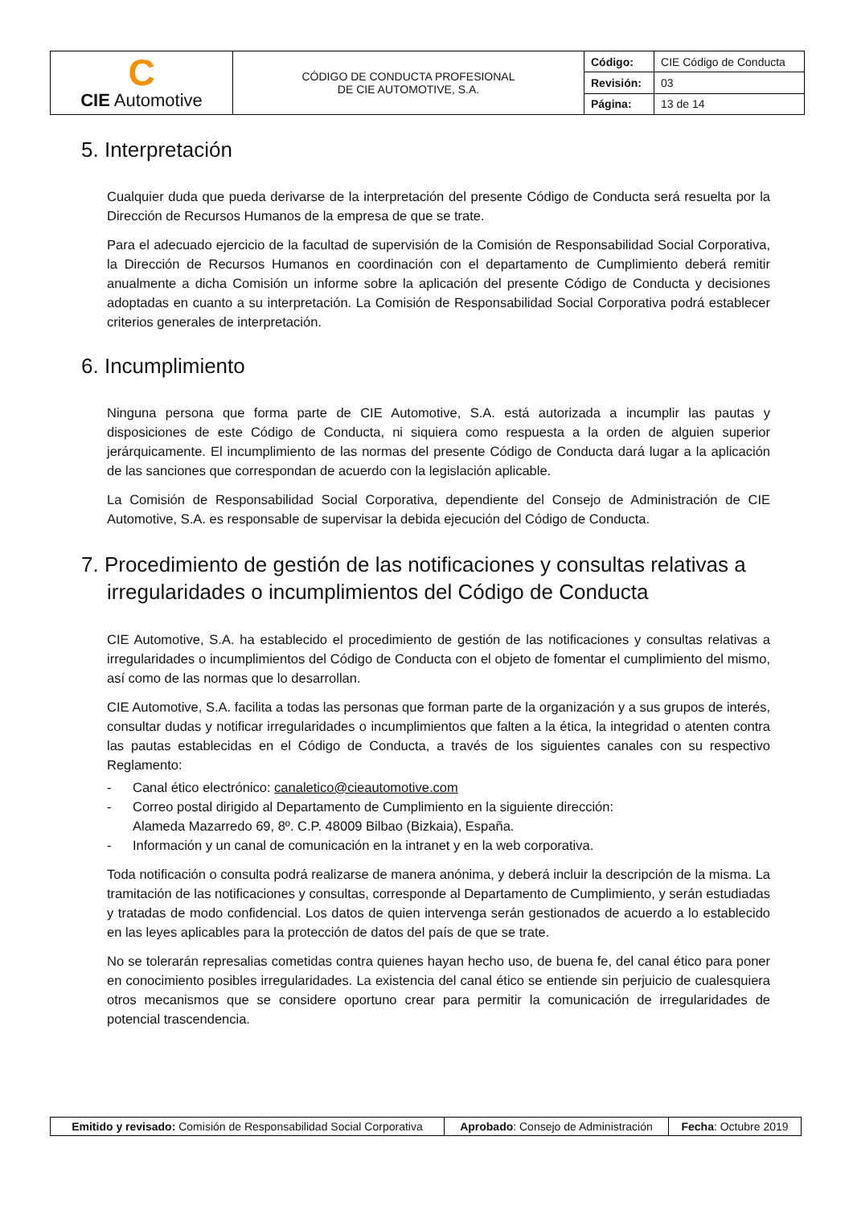| C CIE Automotive | CÓDIGO DE CONDUCTA PROFESIONAL DE CIE AUTOMOTIVE, S.A. | Código: | CIE Código de Conducta |
| | | Revisión: | 03 |
| | | Página: | 13 de 14 |
5. Interpretación
Cualquier duda que pueda derivarse de la interpretación del presente Código de Conducta será resuelta por la Dirección de Recursos Humanos de la empresa de que se trate.
Para el adecuado ejercicio de la facultad de supervisión de la Comisión de Responsabilidad Social Corporativa, la Dirección de Recursos Humanos en coordinación con el departamento de Cumplimiento deberá remitir anualmente a dicha Comisión un informe sobre la aplicación del presente Código de Conducta y decisiones adoptadas en cuanto a su interpretación. La Comisión de Responsabilidad Social Corporativa podrá establecer criterios generales de interpretación.
6. Incumplimiento
Ninguna persona que forma parte de CIE Automotive, S.A. está autorizada a incumplir las pautas y disposiciones de este Código de Conducta, ni siquiera como respuesta a la orden de alguien superior jerárquicamente. El incumplimiento de las normas del presente Código de Conducta dará lugar a la aplicación de las sanciones que correspondan de acuerdo con la legislación aplicable.
La Comisión de Responsabilidad Social Corporativa, dependiente del Consejo de Administración de CIE Automotive, S.A. es responsable de supervisar la debida ejecución del Código de Conducta.
7. Procedimiento de gestión de las notificaciones y consultas relativas a irregularidades o incumplimientos del Código de Conducta
CIE Automotive, S.A. ha establecido el procedimiento de gestión de las notificaciones y consultas relativas a irregularidades o incumplimientos del Código de Conducta con el objeto de fomentar el cumplimiento del mismo, así como de las normas que lo desarrollan.
CIE Automotive, S.A. facilita a todas las personas que forman parte de la organización y a sus grupos de interés, consultar dudas y notificar irregularidades o incumplimientos que falten a la ética, la integridad o atenten contra las pautas establecidas en el Código de Conducta, a través de los siguientes canales con su respectivo Reglamento:
- Canal ético electrónico: canaletico@cieautomotive.com
- Correo postal dirigido al Departamento de Cumplimiento en la siguiente dirección:
Alameda Mazarredo 69, 8º. C.P. 48009 Bilbao (Bizkaia), España.
- Información y un canal de comunicación en la intranet y en la web corporativa.
Toda notificación o consulta podrá realizarse de manera anónima, y deberá incluir la descripción de la misma. La tramitación de las notificaciones y consultas, corresponde al Departamento de Cumplimiento, y serán estudiadas y tratadas de modo confidencial. Los datos de quien intervenga serán gestionados de acuerdo a lo establecido en las leyes aplicables para la protección de datos del país de que se trate.
No se tolerarán represalias cometidas contra quienes hayan hecho uso, de buena fe, del canal ético para poner en conocimiento posibles irregularidades. La existencia del canal ético se entiende sin perjuicio de cualesquiera otros mecanismos que se considere oportuno crear para permitir la comunicación de irregularidades de potencial trascendencia.
| Emitido y revisado: Comisión de Responsabilidad Social Corporativa | Aprobado : Consejo de Administración | Fecha : Octubre 2019 |